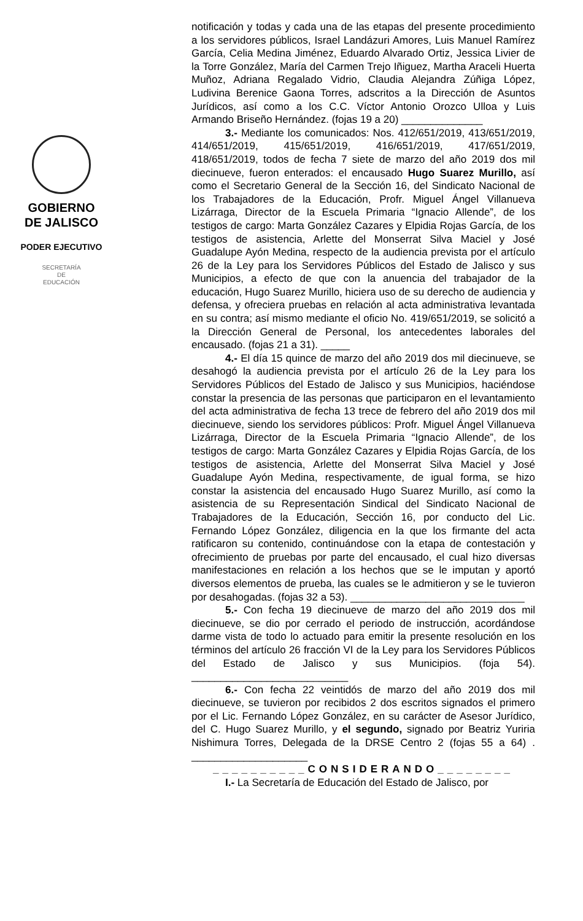GOBIERNO
DE JALISCO
PODER EJECUTIVO
SECRETARÍA
DE
EDUCACIÓN
notificación y todas y cada una de las etapas del presente procedimiento a los servidores públicos, Israel Landázuri Amores, Luis Manuel Ramírez García, Celia Medina Jiménez, Eduardo Alvarado Ortiz, Jessica Livier de la Torre González, María del Carmen Trejo Iñiguez, Martha Araceli Huerta Muñoz, Adriana Regalado Vidrio, Claudia Alejandra Zúñiga López, Ludivina Berenice Gaona Torres, adscritos a la Dirección de Asuntos Jurídicos, así como a los C.C. Víctor Antonio Orozco Ulloa y Luis Armando Briseño Hernández. (fojas 19 a 20) ______________
3.- Mediante los comunicados: Nos. 412/651/2019, 413/651/2019, 414/651/2019, 415/651/2019, 416/651/2019, 417/651/2019, 418/651/2019, todos de fecha 7 siete de marzo del año 2019 dos mil diecinueve, fueron enterados: el encausado Hugo Suarez Murillo, así como el Secretario General de la Sección 16, del Sindicato Nacional de los Trabajadores de la Educación, Profr. Miguel Ángel Villanueva Lizárraga, Director de la Escuela Primaria “Ignacio Allende”, de los testigos de cargo: Marta González Cazares y Elpidia Rojas García, de los testigos de asistencia, Arlette del Monserrat Silva Maciel y José Guadalupe Ayón Medina, respecto de la audiencia prevista por el artículo 26 de la Ley para los Servidores Públicos del Estado de Jalisco y sus Municipios, a efecto de que con la anuencia del trabajador de la educación, Hugo Suarez Murillo, hiciera uso de su derecho de audiencia y defensa, y ofreciera pruebas en relación al acta administrativa levantada en su contra; así mismo mediante el oficio No. 419/651/2019, se solicitó a la Dirección General de Personal, los antecedentes laborales del encausado. (fojas 21 a 31). _____
4.- El día 15 quince de marzo del año 2019 dos mil diecinueve, se desahogó la audiencia prevista por el artículo 26 de la Ley para los Servidores Públicos del Estado de Jalisco y sus Municipios, haciéndose constar la presencia de las personas que participaron en el levantamiento del acta administrativa de fecha 13 trece de febrero del año 2019 dos mil diecinueve, siendo los servidores públicos: Profr. Miguel Ángel Villanueva Lizárraga, Director de la Escuela Primaria “Ignacio Allende”, de los testigos de cargo: Marta González Cazares y Elpidia Rojas García, de los testigos de asistencia, Arlette del Monserrat Silva Maciel y José Guadalupe Ayón Medina, respectivamente, de igual forma, se hizo constar la asistencia del encausado Hugo Suarez Murillo, así como la asistencia de su Representación Sindical del Sindicato Nacional de Trabajadores de la Educación, Sección 16, por conducto del Lic. Fernando López González, diligencia en la que los firmante del acta ratificaron su contenido, continuándose con la etapa de contestación y ofrecimiento de pruebas por parte del encausado, el cual hizo diversas manifestaciones en relación a los hechos que se le imputan y aportó diversos elementos de prueba, las cuales se le admitieron y se le tuvieron por desahogadas. (fojas 32 a 53). ______________________________
5.- Con fecha 19 diecinueve de marzo del año 2019 dos mil diecinueve, se dio por cerrado el periodo de instrucción, acordándose darme vista de todo lo actuado para emitir la presente resolución en los términos del artículo 26 fracción VI de la Ley para los Servidores Públicos del Estado de Jalisco y sus Municipios. (foja 54). ___________________________
6.- Con fecha 22 veintidós de marzo del año 2019 dos mil diecinueve, se tuvieron por recibidos 2 dos escritos signados el primero por el Lic. Fernando López González, en su carácter de Asesor Jurídico, del C. Hugo Suarez Murillo, y el segundo, signado por Beatriz Yuriria Nishimura Torres, Delegada de la DRSE Centro 2 (fojas 55 a 64) . ____________________
__________CONSIDERANDO________
I.- La Secretaría de Educación del Estado de Jalisco, por